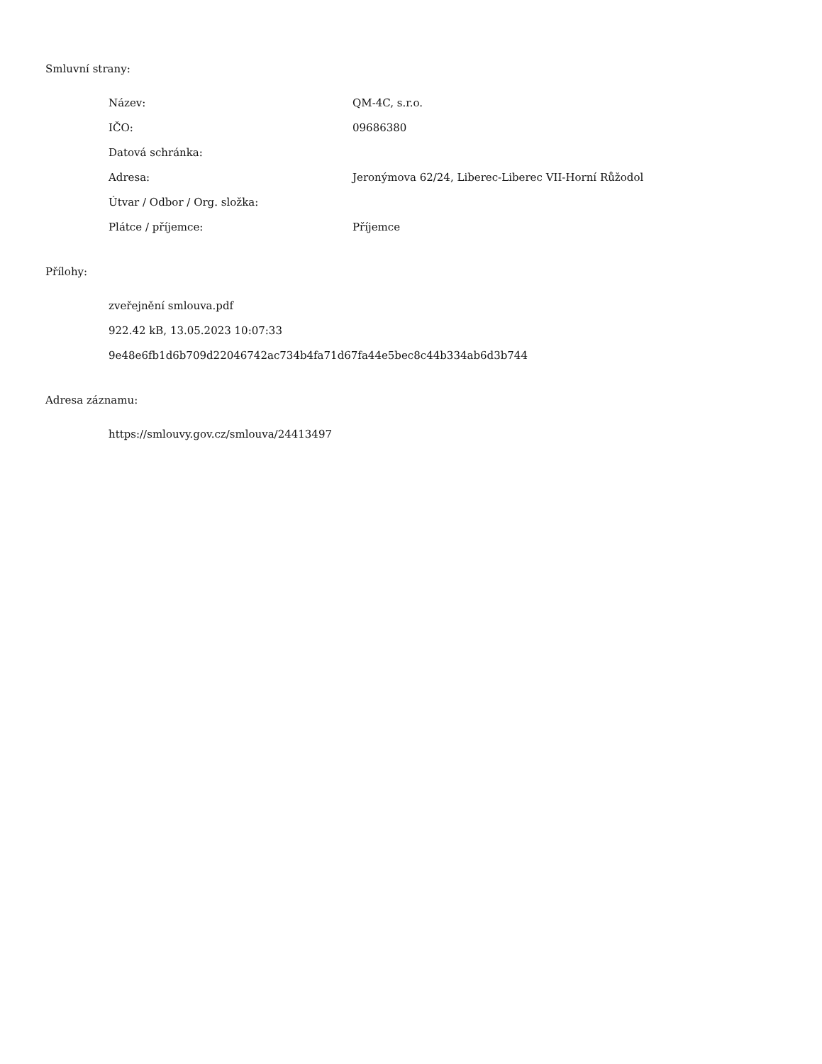Smluvní strany:
| Název: | QM-4C, s.r.o. |
| IČO: | 09686380 |
| Datová schránka: | |
| Adresa: | Jeronýmova 62/24, Liberec-Liberec VII-Horní Růžodol |
| Útvar / Odbor / Org. složka: | |
| Plátce / příjemce: | Příjemce |
Přílohy:
zveřejnění smlouva.pdf
922.42 kB, 13.05.2023 10:07:33
9e48e6fb1d6b709d22046742ac734b4fa71d67fa44e5bec8c44b334ab6d3b744
Adresa záznamu:
https://smlouvy.gov.cz/smlouva/24413497